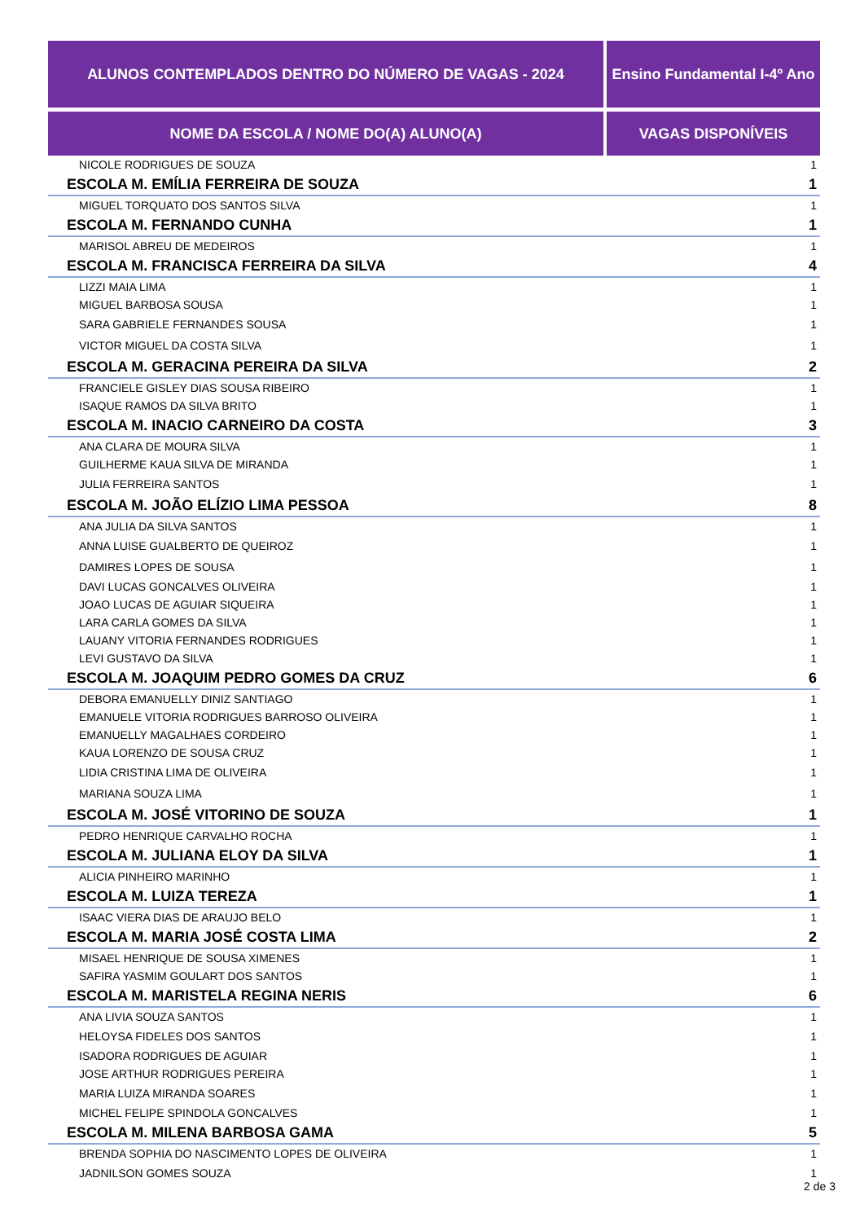| ALUNOS CONTEMPLADOS DENTRO DO NÚMERO DE VAGAS - 2024 | Ensino Fundamental I-4º Ano |
| --- | --- |
| NOME DA ESCOLA / NOME DO(A) ALUNO(A) | VAGAS DISPONÍVEIS |
| NICOLE RODRIGUES DE SOUZA | 1 |
| ESCOLA M. EMÍLIA FERREIRA DE SOUZA | 1 |
| MIGUEL TORQUATO DOS SANTOS SILVA | 1 |
| ESCOLA M. FERNANDO CUNHA | 1 |
| MARISOL ABREU DE MEDEIROS | 1 |
| ESCOLA M. FRANCISCA FERREIRA DA SILVA | 4 |
| LIZZI MAIA LIMA | 1 |
| MIGUEL BARBOSA SOUSA | 1 |
| SARA GABRIELE FERNANDES SOUSA | 1 |
| VICTOR MIGUEL DA COSTA SILVA | 1 |
| ESCOLA M. GERACINA PEREIRA DA SILVA | 2 |
| FRANCIELE GISLEY DIAS SOUSA RIBEIRO | 1 |
| ISAQUE RAMOS DA SILVA BRITO | 1 |
| ESCOLA M. INACIO CARNEIRO DA COSTA | 3 |
| ANA CLARA DE MOURA SILVA | 1 |
| GUILHERME KAUA SILVA DE MIRANDA | 1 |
| JULIA FERREIRA SANTOS | 1 |
| ESCOLA M. JOÃO ELÍZIO LIMA PESSOA | 8 |
| ANA JULIA DA SILVA SANTOS | 1 |
| ANNA LUISE GUALBERTO DE QUEIROZ | 1 |
| DAMIRES LOPES DE SOUSA | 1 |
| DAVI LUCAS GONCALVES OLIVEIRA | 1 |
| JOAO LUCAS DE AGUIAR SIQUEIRA | 1 |
| LARA CARLA GOMES DA SILVA | 1 |
| LAUANY VITORIA FERNANDES RODRIGUES | 1 |
| LEVI GUSTAVO DA SILVA | 1 |
| ESCOLA M. JOAQUIM PEDRO GOMES DA CRUZ | 6 |
| DEBORA EMANUELLY DINIZ SANTIAGO | 1 |
| EMANUELE VITORIA RODRIGUES BARROSO OLIVEIRA | 1 |
| EMANUELLY MAGALHAES CORDEIRO | 1 |
| KAUA LORENZO DE SOUSA CRUZ | 1 |
| LIDIA CRISTINA LIMA DE OLIVEIRA | 1 |
| MARIANA SOUZA LIMA | 1 |
| ESCOLA M. JOSÉ VITORINO DE SOUZA | 1 |
| PEDRO HENRIQUE CARVALHO ROCHA | 1 |
| ESCOLA M. JULIANA ELOY DA SILVA | 1 |
| ALICIA PINHEIRO MARINHO | 1 |
| ESCOLA M. LUIZA TEREZA | 1 |
| ISAAC VIERA DIAS DE ARAUJO BELO | 1 |
| ESCOLA M. MARIA JOSÉ COSTA LIMA | 2 |
| MISAEL HENRIQUE DE SOUSA XIMENES | 1 |
| SAFIRA YASMIM GOULART DOS SANTOS | 1 |
| ESCOLA M. MARISTELA REGINA NERIS | 6 |
| ANA LIVIA SOUZA SANTOS | 1 |
| HELOYSA FIDELES DOS SANTOS | 1 |
| ISADORA RODRIGUES DE AGUIAR | 1 |
| JOSE ARTHUR RODRIGUES PEREIRA | 1 |
| MARIA LUIZA MIRANDA SOARES | 1 |
| MICHEL FELIPE SPINDOLA GONCALVES | 1 |
| ESCOLA M. MILENA BARBOSA GAMA | 5 |
| BRENDA SOPHIA DO NASCIMENTO LOPES DE OLIVEIRA | 1 |
| JADNILSON GOMES SOUZA | 1 |
2 de 3